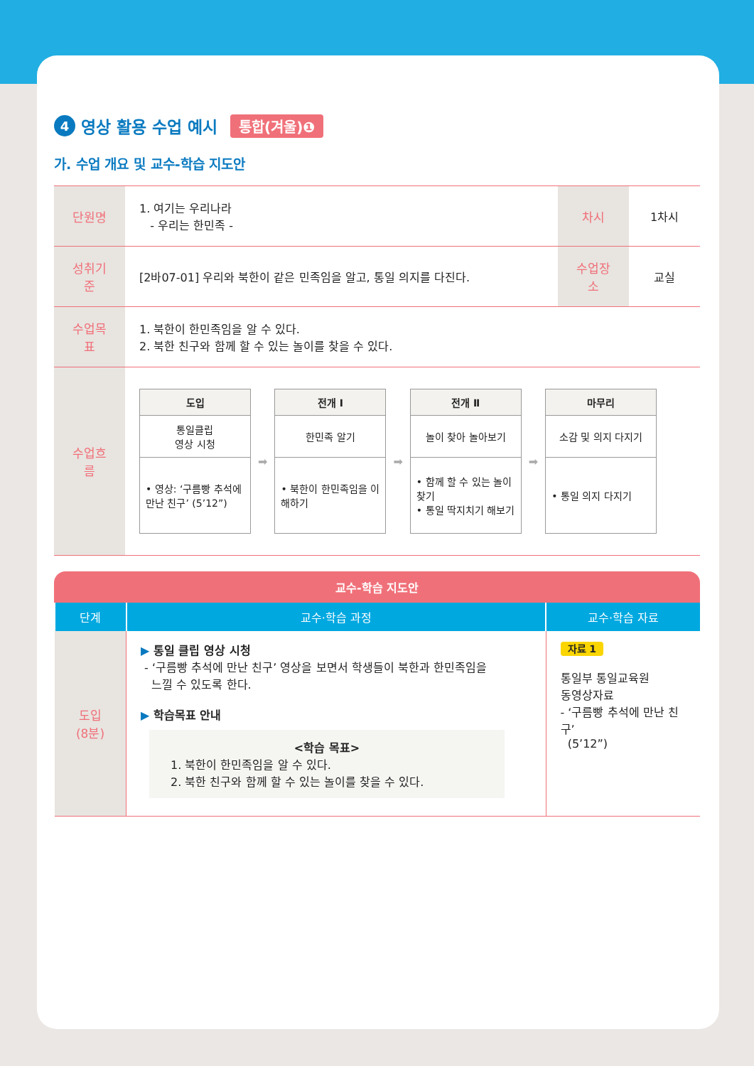4 영상 활용 수업 예시 통합(겨울)❶
가. 수업 개요 및 교수-학습 지도안
| 단원명 | 1. 여기는 우리나라 - 우리는 한민족 - | 차시 | 1차시 |
| 성취기준 | [2바07-01] 우리와 북한이 같은 민족임을 알고, 통일 의지를 다진다. | 수업장소 | 교실 |
| 수업목표 | 1. 북한이 한민족임을 알 수 있다. 2. 북한 친구와 함께 할 수 있는 놀이를 찾을 수 있다. | | |
| 수업흐름 | 도입 통일클립 영상 시청 • 영상: ‘구름빵 추석에 만난 친구’ (5’12”) ➡ 전개 Ⅰ 한민족 알기 • 북한이 한민족임을 이해하기 ➡ 전개 Ⅱ 놀이 찾아 놀아보기 • 함께 할 수 있는 놀이 찾기 • 통일 딱지치기 해보기 ➡ 마무리 소감 및 의지 다지기 • 통일 의지 다지기 | | |
교수-학습 지도안
| 단계 | 교수·학습 과정 | 교수·학습 자료 |
| --- | --- | --- |
| 도입 (8분) | ▶ 통일 클립 영상 시청 - ‘구름빵 추석에 만난 친구’ 영상을 보면서 학생들이 북한과 한민족임을 느낄 수 있도록 한다. ▶ 학습목표 안내 <학습 목표> 1. 북한이 한민족임을 알 수 있다. 2. 북한 친구와 함께 할 수 있는 놀이를 찾을 수 있다. | 자료 1 통일부 통일교육원 동영상자료 - ‘구름빵 추석에 만난 친구’ (5’12”) |